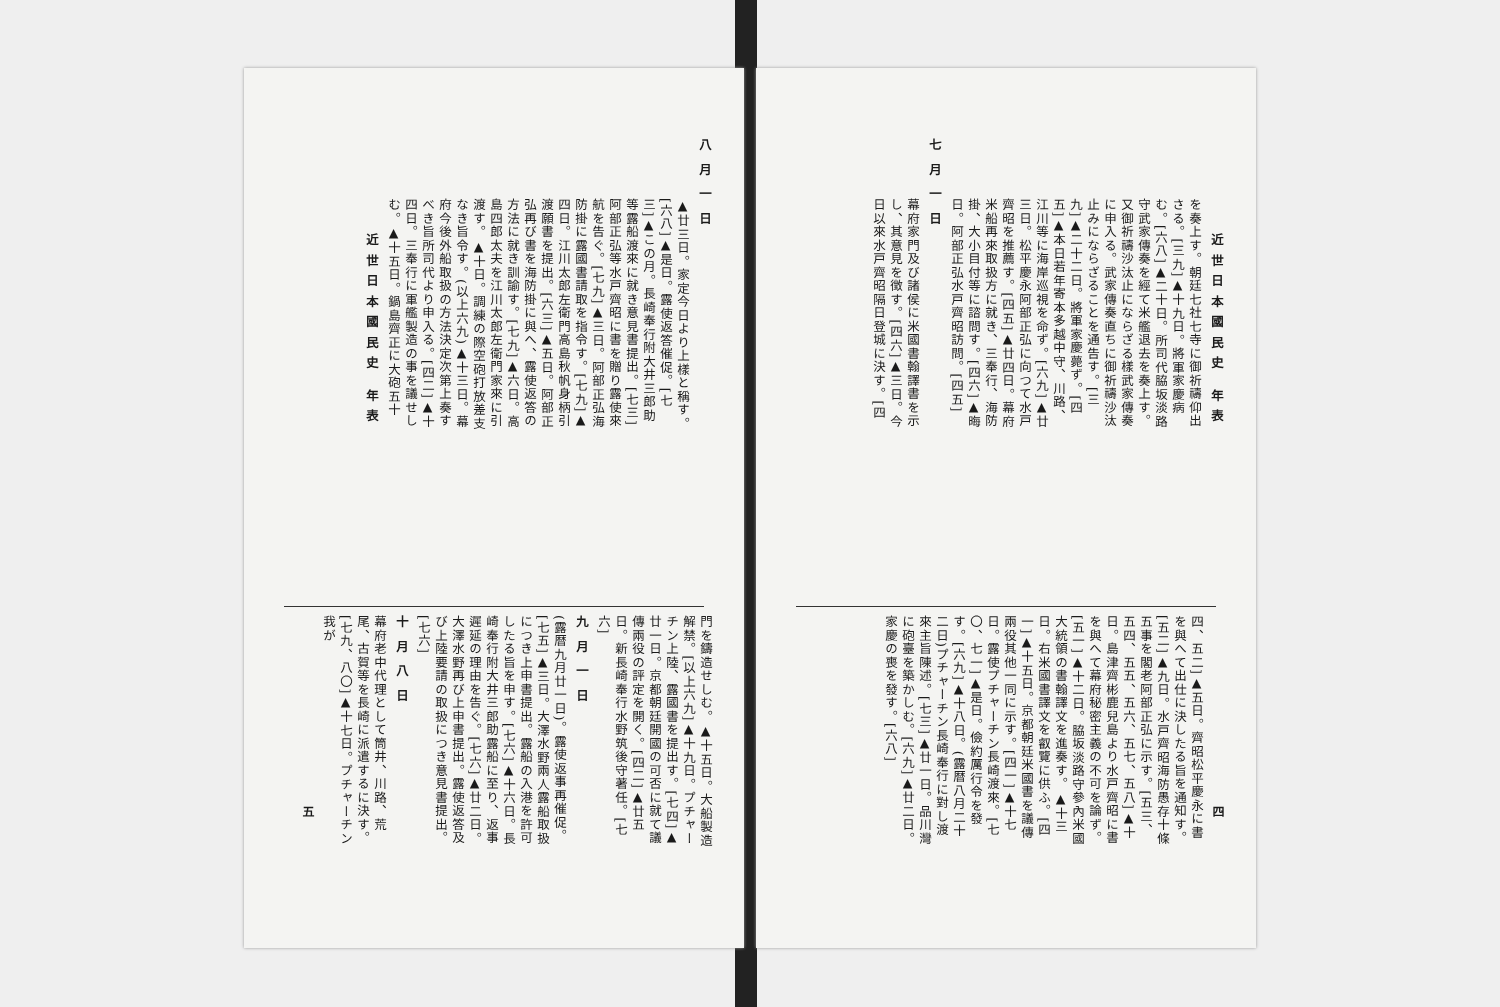近世日本國民史 年表
を奏上す。朝廷七社七寺に御祈禱仰出さる。[三九]▲十九日。將軍家慶病む。[六八]▲二十日。所司代脇坂淡路守武家傳奏を經て米艦退去を奏上す。又御祈禱沙汰止にならざる樣武家傳奏に申入る。武家傳奏直ちに御祈禱沙汰止みにならざることを通告す。[三九]▲二十二日。將軍家慶薨ず。[四五]▲本日若年寄本多越中守、川路、江川等に海岸巡視を命ず。[六九]▲廿三日。松平慶永阿部正弘に向つて水戸齊昭を推薦す。[四五]▲廿四日。幕府米船再來取扱方に就き、三奉行、海防掛、大小目付等に諮問す。[四六]▲晦日。阿部正弘水戸齊昭訪問。[四五]
七月一日
幕府家門及び諸侯に米國書翰譯書を示し、其意見を徴す。[四六]▲三日。今日以來水戸齊昭隔日登城に決す。[四
四
四、五二]▲五日。齊昭松平慶永に書を與へて出仕に決したる旨を通知す。[五二]▲九日。水戸齊昭海防愚存十條五事を閣老阿部正弘に示す。[五三、五四、五五、五六、五七、五八]▲十日。島津齊彬鹿兒島より水戸齊昭に書を與へて幕府秘密主義の不可を論ず。[五一]▲十二日。脇坂淡路守參內米國大統領の書翰譯文を進奏す。▲十三日。右米國書譯文を叡覽に供ふ。[四一]▲十五日。京都朝廷米國書を議傳兩役其他一同に示す。[四一]▲十七日。露使プチャーチン長崎渡來。[七〇、七一]▲是日。儉約厲行令を發す。[六九]▲十八日。(露暦八月二十二日)プチャーチン長崎奉行に對し渡來主旨陳述。[七三]▲廿一日。品川灣に砲臺を築かしむ。[六九]▲廿二日。家慶の喪を發す。[六八]
八月一日
▲廿三日。家定今日より上樣と稱す。[六八]▲是日。露使返答催促。[七三]▲この月。長崎奉行附大井三郎助等露船渡來に就き意見書提出。[七三]阿部正弘等水戸齊昭に書を贈り露使來航を告ぐ。[七九]▲三日。阿部正弘海防掛に露國書請取を指令す。[七九]▲四日。江川太郎左衛門高島秋帆身柄引渡願書を提出。[六三]▲五日。阿部正弘再び書を海防掛に與へ、露使返答の方法に就き訓諭す。[七九]▲六日。高島四郎太夫を江川太郎左衛門家來に引渡す。▲十日。調練の際空砲打放差支なき旨令す。(以上六九)▲十三日。幕府今後外船取扱の方法決定次第上奏すべき旨所司代より申入る。[四二]▲十四日。三奉行に軍艦製造の事を議せしむ。▲十五日。鍋島齊正に大砲五十
近世日本國民史 年表
門を鑄造せしむ。▲十五日。大船製造解禁。[以上六九]▲十九日。プチャーチン上陸、露國書を提出す。[七四]▲廿一日。京都朝廷開國の可否に就て議傳兩役の評定を開く。[四二]▲廿五日。新長崎奉行水野筑後守著任。[七六]
九月一日
(露暦九月廿一日)。露使返事再催促。[七五]▲三日。大澤水野兩人露船取扱につき上申書提出。露船の入港を許可したる旨を申す。[七六]▲十六日。長崎奉行附大井三郎助露船に至り、返事遲延の理由を告ぐ。[七六]▲廿二日。大澤水野再び上申書提出。露使返答及び上陸要請の取扱につき意見書提出。[七六]
十月八日
幕府老中代理として筒井、川路、荒尾、古賀等を長崎に派遣するに決す。[七九、八〇]▲十七日。プチャーチン我が
五